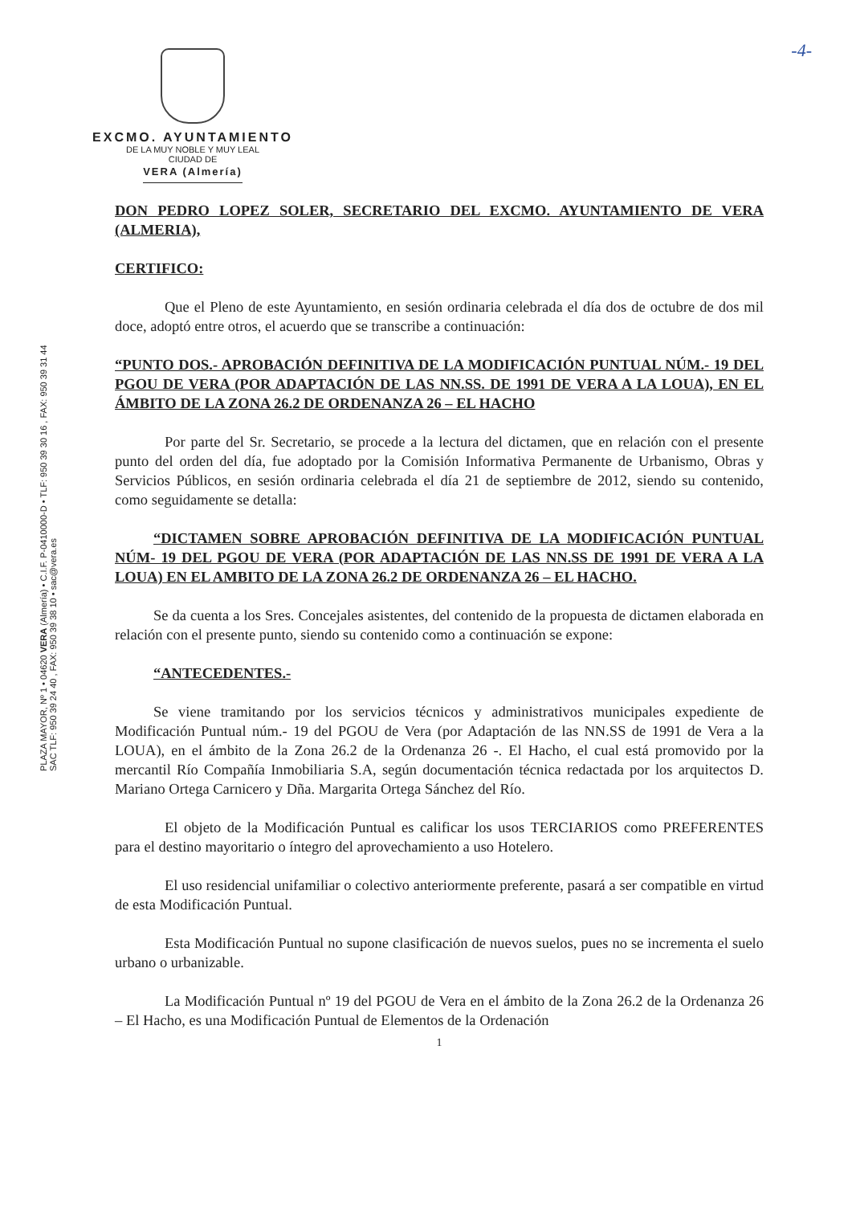-4-
EXCMO. AYUNTAMIENTO
DE LA MUY NOBLE Y MUY LEAL
CIUDAD DE
VERA (Almería)
PLAZA MAYOR, Nº 1 • 04620 VERA (Almería) • C.I.F. P-0410000-D • TLF: 950 39 30 16 , FAX: 950 39 31 44
SAC TLF: 950 39 24 40 , FAX: 950 39 38 10 • sac@vera.es
DON PEDRO LOPEZ SOLER, SECRETARIO DEL EXCMO. AYUNTAMIENTO DE VERA (ALMERIA),
CERTIFICO:
Que el Pleno de este Ayuntamiento, en sesión ordinaria celebrada el día dos de octubre de dos mil doce, adoptó entre otros, el acuerdo que se transcribe a continuación:
“PUNTO DOS.- APROBACIÓN DEFINITIVA DE LA MODIFICACIÓN PUNTUAL NÚM.- 19 DEL PGOU DE VERA (POR ADAPTACIÓN DE LAS NN.SS. DE 1991 DE VERA A LA LOUA), EN EL ÁMBITO DE LA ZONA 26.2 DE ORDENANZA 26 – EL HACHO
Por parte del Sr. Secretario, se procede a la lectura del dictamen, que en relación con el presente punto del orden del día, fue adoptado por la Comisión Informativa Permanente de Urbanismo, Obras y Servicios Públicos, en sesión ordinaria celebrada el día 21 de septiembre de 2012, siendo su contenido, como seguidamente se detalla:
“DICTAMEN SOBRE APROBACIÓN DEFINITIVA DE LA MODIFICACIÓN PUNTUAL NÚM- 19 DEL PGOU DE VERA (POR ADAPTACIÓN DE LAS NN.SS DE 1991 DE VERA A LA LOUA) EN EL AMBITO DE LA ZONA 26.2 DE ORDENANZA 26 – EL HACHO.
Se da cuenta a los Sres. Concejales asistentes, del contenido de la propuesta de dictamen elaborada en relación con el presente punto, siendo su contenido como a continuación se expone:
“ANTECEDENTES.-
Se viene tramitando por los servicios técnicos y administrativos municipales expediente de Modificación Puntual núm.- 19 del PGOU de Vera (por Adaptación de las NN.SS de 1991 de Vera a la LOUA), en el ámbito de la Zona 26.2 de la Ordenanza 26 -. El Hacho, el cual está promovido por la mercantil Río Compañía Inmobiliaria S.A, según documentación técnica redactada por los arquitectos D. Mariano Ortega Carnicero y Dña. Margarita Ortega Sánchez del Río.
El objeto de la Modificación Puntual es calificar los usos TERCIARIOS como PREFERENTES para el destino mayoritario o íntegro del aprovechamiento a uso Hotelero.
El uso residencial unifamiliar o colectivo anteriormente preferente, pasará a ser compatible en virtud de esta Modificación Puntual.
Esta Modificación Puntual no supone clasificación de nuevos suelos, pues no se incrementa el suelo urbano o urbanizable.
La Modificación Puntual nº 19 del PGOU de Vera en el ámbito de la Zona 26.2 de la Ordenanza 26 – El Hacho, es una Modificación Puntual de Elementos de la Ordenación
1